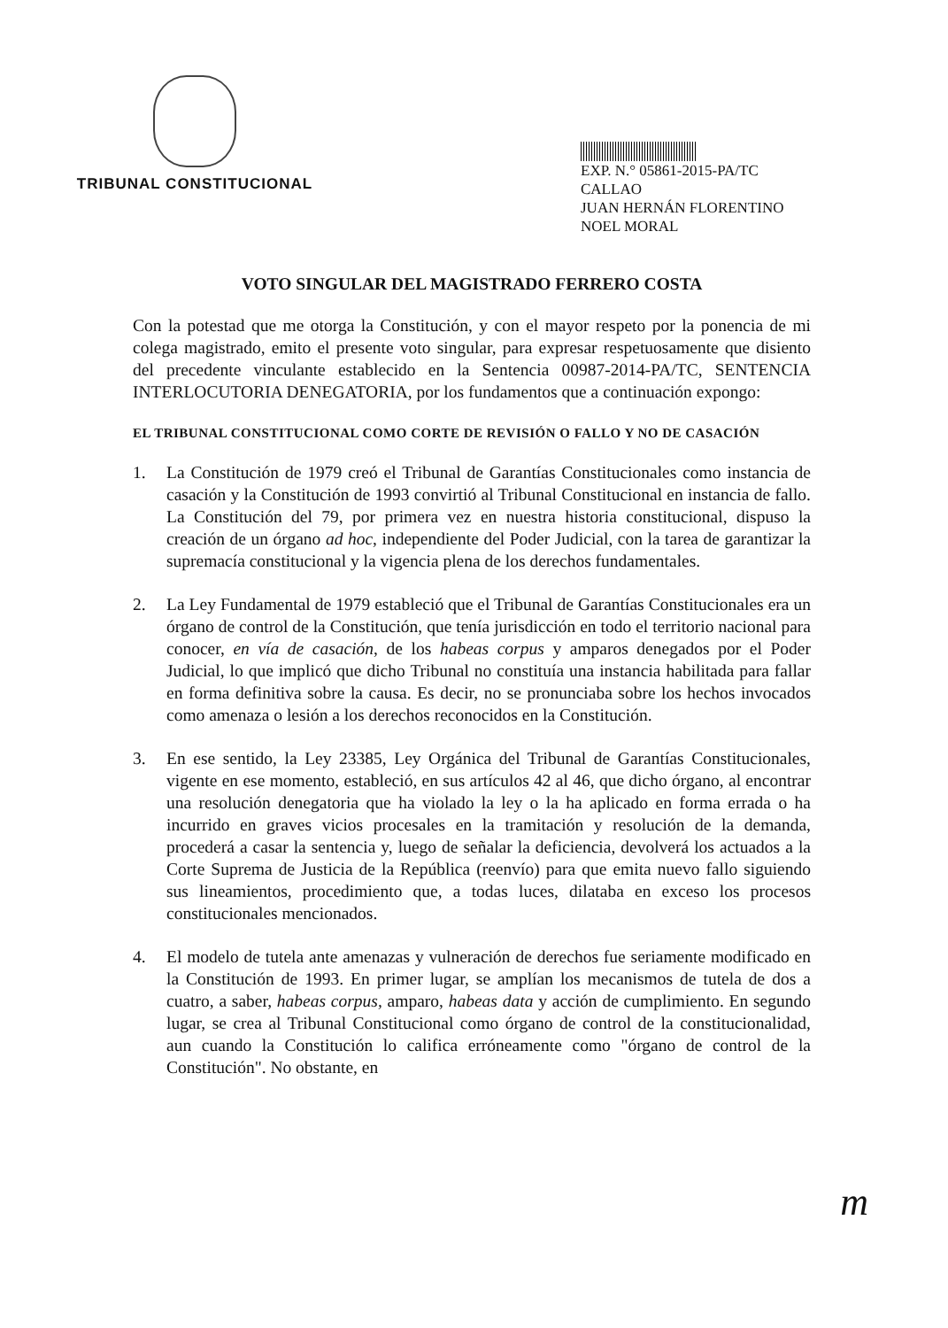TRIBUNAL CONSTITUCIONAL
EXP. N.° 05861-2015-PA/TC
CALLAO
JUAN HERNÁN FLORENTINO
NOEL MORAL
VOTO SINGULAR DEL MAGISTRADO FERRERO COSTA
Con la potestad que me otorga la Constitución, y con el mayor respeto por la ponencia de mi colega magistrado, emito el presente voto singular, para expresar respetuosamente que disiento del precedente vinculante establecido en la Sentencia 00987-2014-PA/TC, SENTENCIA INTERLOCUTORIA DENEGATORIA, por los fundamentos que a continuación expongo:
EL TRIBUNAL CONSTITUCIONAL COMO CORTE DE REVISIÓN O FALLO Y NO DE CASACIÓN
1. La Constitución de 1979 creó el Tribunal de Garantías Constitucionales como instancia de casación y la Constitución de 1993 convirtió al Tribunal Constitucional en instancia de fallo. La Constitución del 79, por primera vez en nuestra historia constitucional, dispuso la creación de un órgano ad hoc, independiente del Poder Judicial, con la tarea de garantizar la supremacía constitucional y la vigencia plena de los derechos fundamentales.
2. La Ley Fundamental de 1979 estableció que el Tribunal de Garantías Constitucionales era un órgano de control de la Constitución, que tenía jurisdicción en todo el territorio nacional para conocer, en vía de casación, de los habeas corpus y amparos denegados por el Poder Judicial, lo que implicó que dicho Tribunal no constituía una instancia habilitada para fallar en forma definitiva sobre la causa. Es decir, no se pronunciaba sobre los hechos invocados como amenaza o lesión a los derechos reconocidos en la Constitución.
3. En ese sentido, la Ley 23385, Ley Orgánica del Tribunal de Garantías Constitucionales, vigente en ese momento, estableció, en sus artículos 42 al 46, que dicho órgano, al encontrar una resolución denegatoria que ha violado la ley o la ha aplicado en forma errada o ha incurrido en graves vicios procesales en la tramitación y resolución de la demanda, procederá a casar la sentencia y, luego de señalar la deficiencia, devolverá los actuados a la Corte Suprema de Justicia de la República (reenvío) para que emita nuevo fallo siguiendo sus lineamientos, procedimiento que, a todas luces, dilataba en exceso los procesos constitucionales mencionados.
4. El modelo de tutela ante amenazas y vulneración de derechos fue seriamente modificado en la Constitución de 1993. En primer lugar, se amplían los mecanismos de tutela de dos a cuatro, a saber, habeas corpus, amparo, habeas data y acción de cumplimiento. En segundo lugar, se crea al Tribunal Constitucional como órgano de control de la constitucionalidad, aun cuando la Constitución lo califica erróneamente como "órgano de control de la Constitución". No obstante, en
m